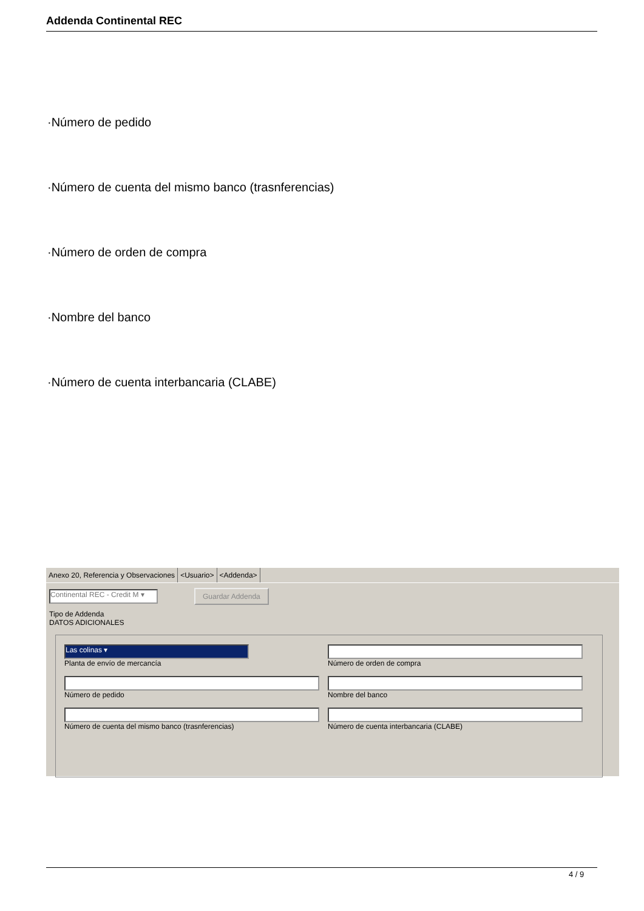Addenda Continental REC
·Número de pedido
·Número de cuenta del mismo banco (trasnferencias)
·Número de orden de compra
·Nombre del banco
·Número de cuenta interbancaria (CLABE)
Anexo 20, Referencia y Observaciones <Usuario> <Addenda>
Continental REC - Credit M ▾
Guardar Addenda
Tipo de Addenda
DATOS ADICIONALES
Las colinas ▾
Planta de envío de mercancía
Número de orden de compra
Número de pedido
Nombre del banco
Número de cuenta del mismo banco (trasnferencias)
Número de cuenta interbancaria (CLABE)
4 / 9